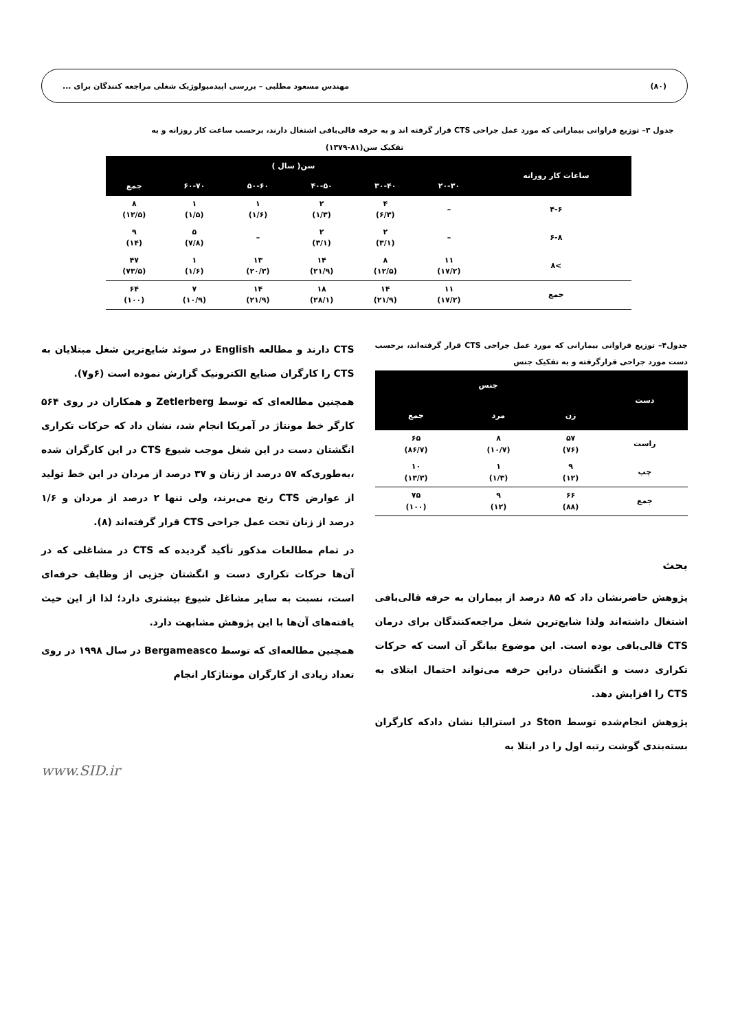(۸۰) مهندس مسعود مطلبی – بررسی اپیدمیولوژیک شغلی مراجعه کنندگان برای ...
جدول ۳– توزیع فراوانی بیمارانی که مورد عمل جراحی CTS قرار گرفته اند و به حرفه قالی‌بافی اشتغال دارند، برحسب ساعت کار روزانه و به
تفکیک سن(۸۱-۱۳۷۹)
| ساعات کار روزانه | سن( سال ) | | | | | |
| --- | --- | --- | --- | --- | --- | --- |
| | ۲۰-۳۰ | ۳۰-۴۰ | ۴۰-۵۰ | ۵۰-۶۰ | ۶۰-۷۰ | جمع |
| ۴-۶ | – | ۴ (۶/۳) | ۲ (۱/۳) | ۱ (۱/۶) | ۱ (۱/۵) | ۸ (۱۲/۵) |
| ۶-۸ | – | ۲ (۳/۱) | ۲ (۳/۱) | – | ۵ (۷/۸) | ۹ (۱۴) |
| >۸ | ۱۱ (۱۷/۲) | ۸ (۱۲/۵) | ۱۴ (۲۱/۹) | ۱۳ (۲۰/۳) | ۱ (۱/۶) | ۴۷ (۷۳/۵) |
| جمع | ۱۱ (۱۷/۲) | ۱۴ (۲۱/۹) | ۱۸ (۲۸/۱) | ۱۴ (۲۱/۹) | ۷ (۱۰/۹) | ۶۴ (۱۰۰) |
جدول۴– توزیع فراوانی بیمارانی که مورد عمل جراحی CTS قرار گرفته‌اند، برحسب دست مورد جراحی قرارگرفته و به تفکیک جنس
| دست | جنس | | |
| --- | --- | --- | --- |
| | زن | مرد | جمع |
| راست | ۵۷ (۷۶) | ۸ (۱۰/۷) | ۶۵ (۸۶/۷) |
| چپ | ۹ (۱۲) | ۱ (۱/۳) | ۱۰ (۱۳/۳) |
| جمع | ۶۶ (۸۸) | ۹ (۱۲) | ۷۵ (۱۰۰) |
بحث
پژوهش حاضرنشان داد که ۸۵ درصد از بیماران به حرفه قالی‌بافی اشتغال داشته‌اند ولذا شایع‌ترین شغل مراجعه‌کنندگان برای درمان CTS قالی‌بافی بوده است. این موضوع بیانگر آن است که حرکات تکراری دست و انگشتان دراین حرفه می‌تواند احتمال ابتلای به CTS را افزایش دهد.
پژوهش انجام‌شده توسط Ston در استرالیا نشان دادکه کارگران بسته‌بندی گوشت رتبه اول را در ابتلا به
CTS دارند و مطالعه English در سوئد شایع‌ترین شغل مبتلایان به CTS را کارگران صنایع الکترونیک گزارش نموده است (۶و۷).
همچنین مطالعه‌ای که توسط Zetlerberg و همکاران در روی ۵۶۴ کارگر خط مونتاژ در آمریکا انجام شد، نشان داد که حرکات تکراری انگشتان دست در این شغل موجب شیوع CTS در این کارگران شده ،به‌طوری‌که ۵۷ درصد از زنان و ۳۷ درصد از مردان در این خط تولید از عوارض CTS رنج می‌برند، ولی تنها ۲ درصد از مردان و ۱/۶ درصد از زنان تحت عمل جراحی CTS قرار گرفته‌اند (۸).
در تمام مطالعات مذکور تأکید گردیده که CTS در مشاغلی که در آن‌ها حرکات تکراری دست و انگشتان جزیی از وظایف حرفه‌ای است، نسبت به سایر مشاغل شیوع بیشتری دارد؛ لذا از این حیث یافته‌های آن‌ها با این پژوهش مشابهت دارد.
همچنین مطالعه‌ای که توسط Bergameasco در سال ۱۹۹۸ در روی تعداد زیادی از کارگران مونتاژکار انجام
www.SID.ir